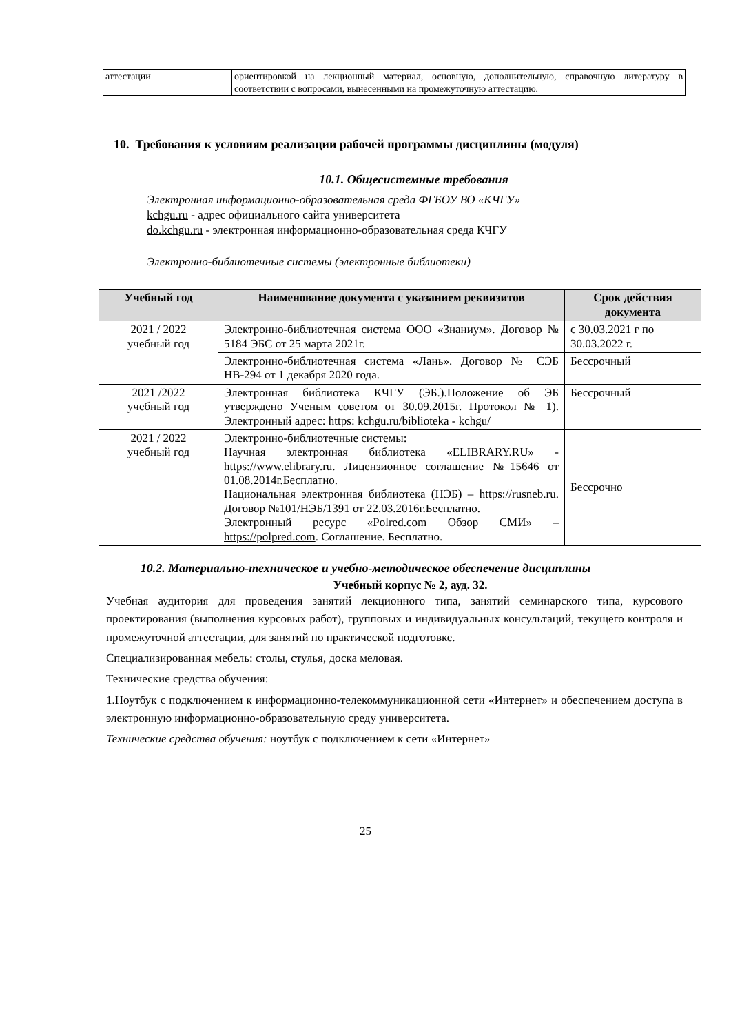| аттестации | ориентировкой на лекционный материал, основную, дополнительную, справочную литературу в соответствии с вопросами, вынесенными на промежуточную аттестацию. |
10. Требования к условиям реализации рабочей программы дисциплины (модуля)
10.1. Общесистемные требования
Электронная информационно-образовательная среда ФГБОУ ВО «КЧГУ»
kchgu.ru - адрес официального сайта университета
do.kchgu.ru - электронная информационно-образовательная среда КЧГУ
Электронно-библиотечные системы (электронные библиотеки)
| Учебный год | Наименование документа с указанием реквизитов | Срок действия документа |
| --- | --- | --- |
| 2021 / 2022 учебный год | Электронно-библиотечная система ООО «Знаниум». Договор № 5184 ЭБС от 25 марта 2021г. | с 30.03.2021 г по 30.03.2022 г. |
| | Электронно-библиотечная система «Лань». Договор № СЭБ НВ-294 от 1 декабря 2020 года. | Бессрочный |
| 2021 /2022 учебный год | Электронная библиотека КЧГУ (ЭБ.).Положение об ЭБ утверждено Ученым советом от 30.09.2015г. Протокол № 1). Электронный адрес: https: kchgu.ru/biblioteka - kchgu/ | Бессрочный |
| 2021 / 2022 учебный год | Электронно-библиотечные системы: Научная электронная библиотека «ELIBRARY.RU» - https://www.elibrary.ru. Лицензионное соглашение №15646 от 01.08.2014г.Бесплатно. Национальная электронная библиотека (НЭБ) – https://rusneb.ru. Договор №101/НЭБ/1391 от 22.03.2016г.Бесплатно. Электронный ресурс «Polred.com Обзор СМИ» – https://polpred.com . Соглашение. Бесплатно. | Бессрочно |
10.2. Материально-техническое и учебно-методическое обеспечение дисциплины
Учебный корпус № 2, ауд. 32.
Учебная аудитория для проведения занятий лекционного типа, занятий семинарского типа, курсового проектирования (выполнения курсовых работ), групповых и индивидуальных консультаций, текущего контроля и промежуточной аттестации, для занятий по практической подготовке.
Специализированная мебель: столы, стулья, доска меловая.
Технические средства обучения:
1.Ноутбук с подключением к информационно-телекоммуникационной сети «Интернет» и обеспечением доступа в электронную информационно-образовательную среду университета.
Технические средства обучения: ноутбук с подключением к сети «Интернет»
25